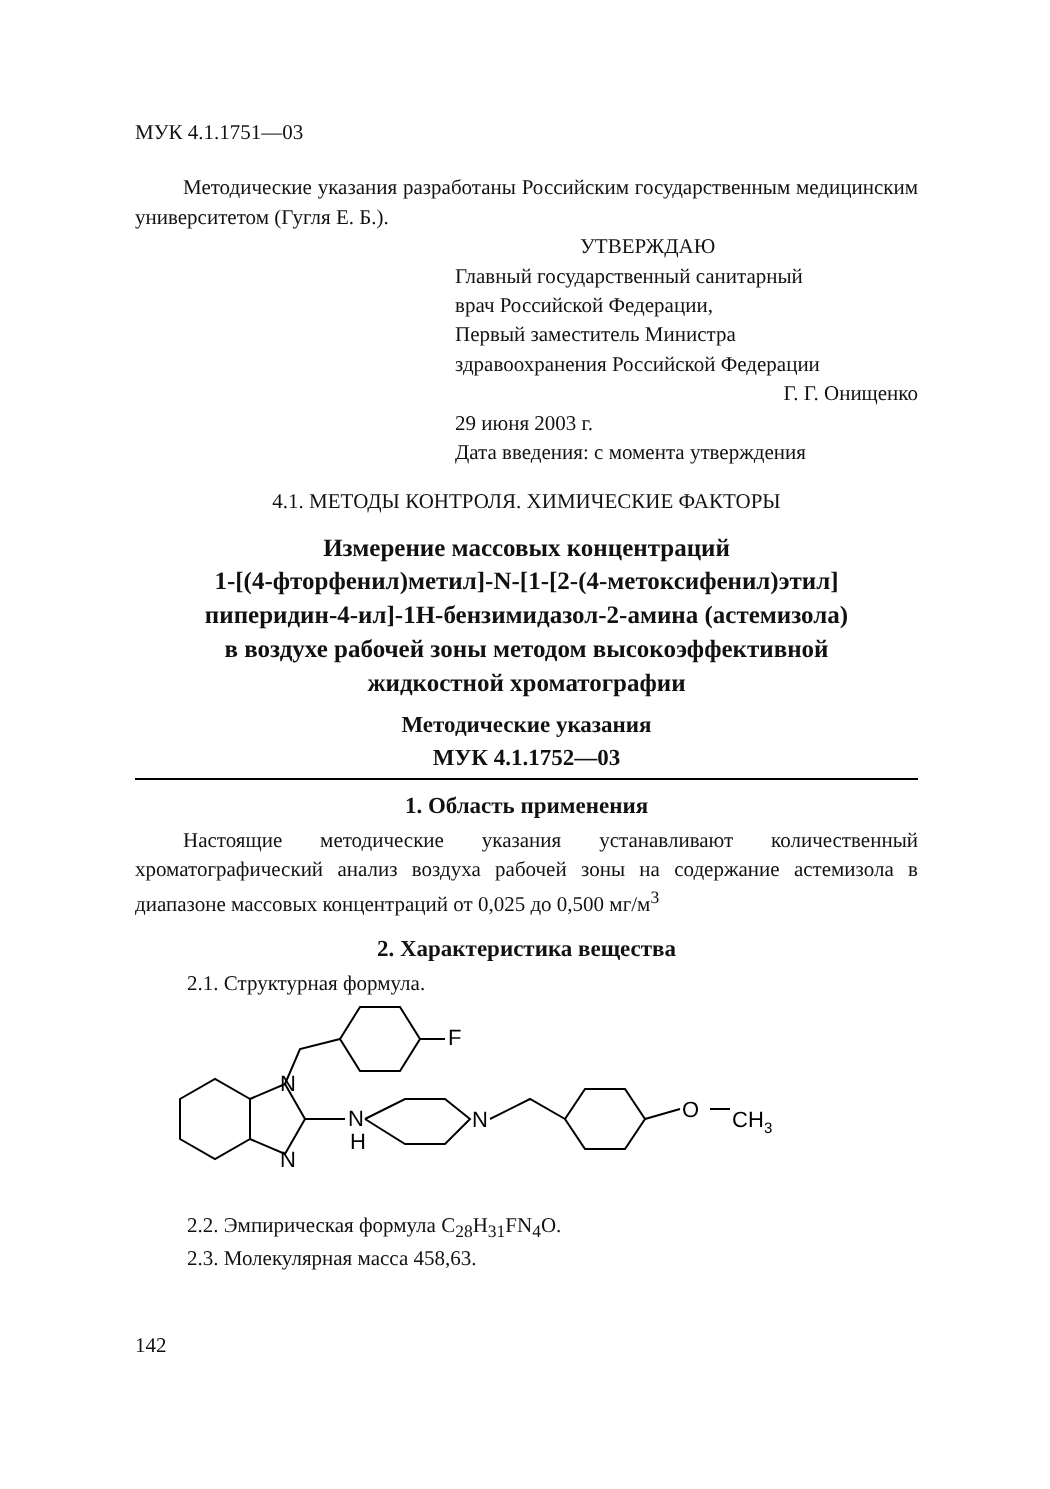МУК 4.1.1751—03
Методические указания разработаны Российским государственным медицинским университетом (Гугля Е. Б.).
УТВЕРЖДАЮ
Главный государственный санитарный
врач Российской Федерации,
Первый заместитель Министра
здравоохранения Российской Федерации
Г. Г. Онищенко
29 июня 2003 г.
Дата введения: с момента утверждения
4.1. МЕТОДЫ КОНТРОЛЯ. ХИМИЧЕСКИЕ ФАКТОРЫ
Измерение массовых концентраций
1-[(4-фторфенил)метил]-N-[1-[2-(4-метоксифенил)этил] пиперидин-4-ил]-1H-бензимидазол-2-амина (астемизола)
в воздухе рабочей зоны методом высокоэффективной
жидкостной хроматографии
Методические указания
МУК 4.1.1752—03
1. Область применения
Настоящие методические указания устанавливают количественный хроматографический анализ воздуха рабочей зоны на содержание астемизола в диапазоне массовых концентраций от 0,025 до 0,500 мг/м<sup>3</sup>
2. Характеристика вещества
2.1. Структурная формула.
N
N
N
H
N
F
O
CH
3
2.2. Эмпирическая формула C<sub>28</sub>H<sub>31</sub>FN<sub>4</sub>O.
2.3. Молекулярная масса 458,63.
142